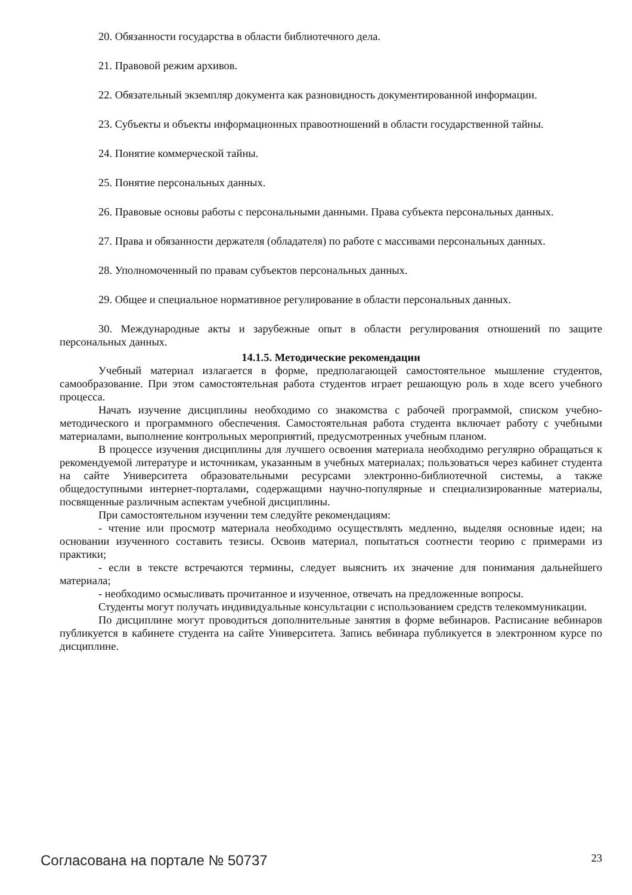20. Обязанности государства в области библиотечного дела.
21. Правовой режим архивов.
22. Обязательный экземпляр документа как разновидность документированной информации.
23. Субъекты и объекты информационных правоотношений в области государственной тайны.
24. Понятие коммерческой тайны.
25. Понятие персональных данных.
26. Правовые основы работы с персональными данными. Права субъекта персональных данных.
27. Права и обязанности держателя (обладателя) по работе с массивами персональных данных.
28. Уполномоченный по правам субъектов персональных данных.
29. Общее и специальное нормативное регулирование в области персональных данных.
30. Международные акты и зарубежные опыт в области регулирования отношений по защите персональных данных.
14.1.5. Методические рекомендации
Учебный материал излагается в форме, предполагающей самостоятельное мышление студентов, самообразование. При этом самостоятельная работа студентов играет решающую роль в ходе всего учебного процесса.
Начать изучение дисциплины необходимо со знакомства с рабочей программой, списком учебно-методического и программного обеспечения. Самостоятельная работа студента включает работу с учебными материалами, выполнение контрольных мероприятий, предусмотренных учебным планом.
В процессе изучения дисциплины для лучшего освоения материала необходимо регулярно обращаться к рекомендуемой литературе и источникам, указанным в учебных материалах; пользоваться через кабинет студента на сайте Университета образовательными ресурсами электронно-библиотечной системы, а также общедоступными интернет-порталами, содержащими научно-популярные и специализированные материалы, посвященные различным аспектам учебной дисциплины.
При самостоятельном изучении тем следуйте рекомендациям:
- чтение или просмотр материала необходимо осуществлять медленно, выделяя основные идеи; на основании изученного составить тезисы. Освоив материал, попытаться соотнести теорию с примерами из практики;
- если в тексте встречаются термины, следует выяснить их значение для понимания дальнейшего материала;
- необходимо осмысливать прочитанное и изученное, отвечать на предложенные вопросы.
Студенты могут получать индивидуальные консультации с использованием средств телекоммуникации.
По дисциплине могут проводиться дополнительные занятия в форме вебинаров. Расписание вебинаров публикуется в кабинете студента на сайте Университета. Запись вебинара публикуется в электронном курсе по дисциплине.
Согласована на портале № 50737 23